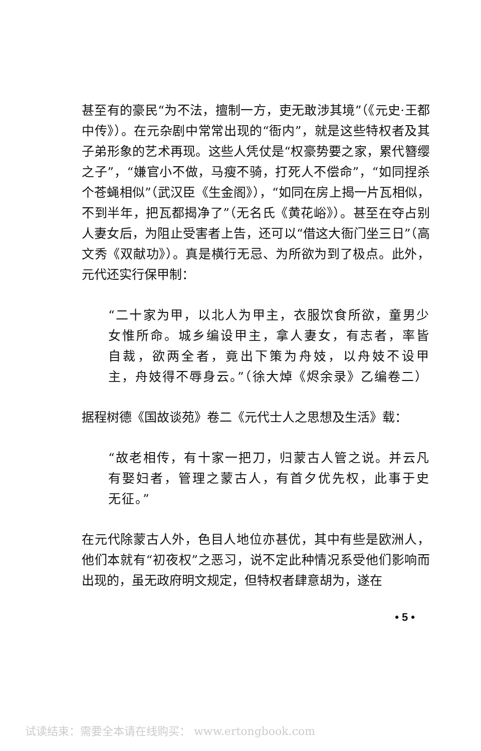甚至有的豪民“为不法，擅制一方，吏无敢涉其境”（《元史·王都中传》）。在元杂剧中常常出现的“衙内”，就是这些特权者及其子弟形象的艺术再现。这些人凭仗是“权豪势要之家，累代簪缨之子”，“嫌官小不做，马瘦不骑，打死人不偿命”，“如同捏杀个苍蝇相似”（武汉臣《生金阁》），“如同在房上揭一片瓦相似，不到半年，把瓦都揭净了”（无名氏《黄花峪》）。甚至在夺占别人妻女后，为阻止受害者上告，还可以“借这大衙门坐三日”（高文秀《双献功》）。真是横行无忌、为所欲为到了极点。此外，元代还实行保甲制：
“二十家为甲，以北人为甲主，衣服饮食所欲，童男少女惟所命。城乡编设甲主，拿人妻女，有志者，率皆自裁，欲两全者，竟出下策为舟妓，以舟妓不设甲主，舟妓得不辱身云。”（徐大焯《烬余录》乙编卷二）
据程树德《国故谈苑》卷二《元代士人之思想及生活》载：
“故老相传，有十家一把刀，归蒙古人管之说。并云凡有娶妇者，管理之蒙古人，有首夕优先权，此事于史无征。”
在元代除蒙古人外，色目人地位亦甚优，其中有些是欧洲人，他们本就有“初夜权”之恶习，说不定此种情况系受他们影响而出现的，虽无政府明文规定，但特权者肆意胡为，遂在
• 5 •
试读结束：需要全本请在线购买： www.ertongbook.com